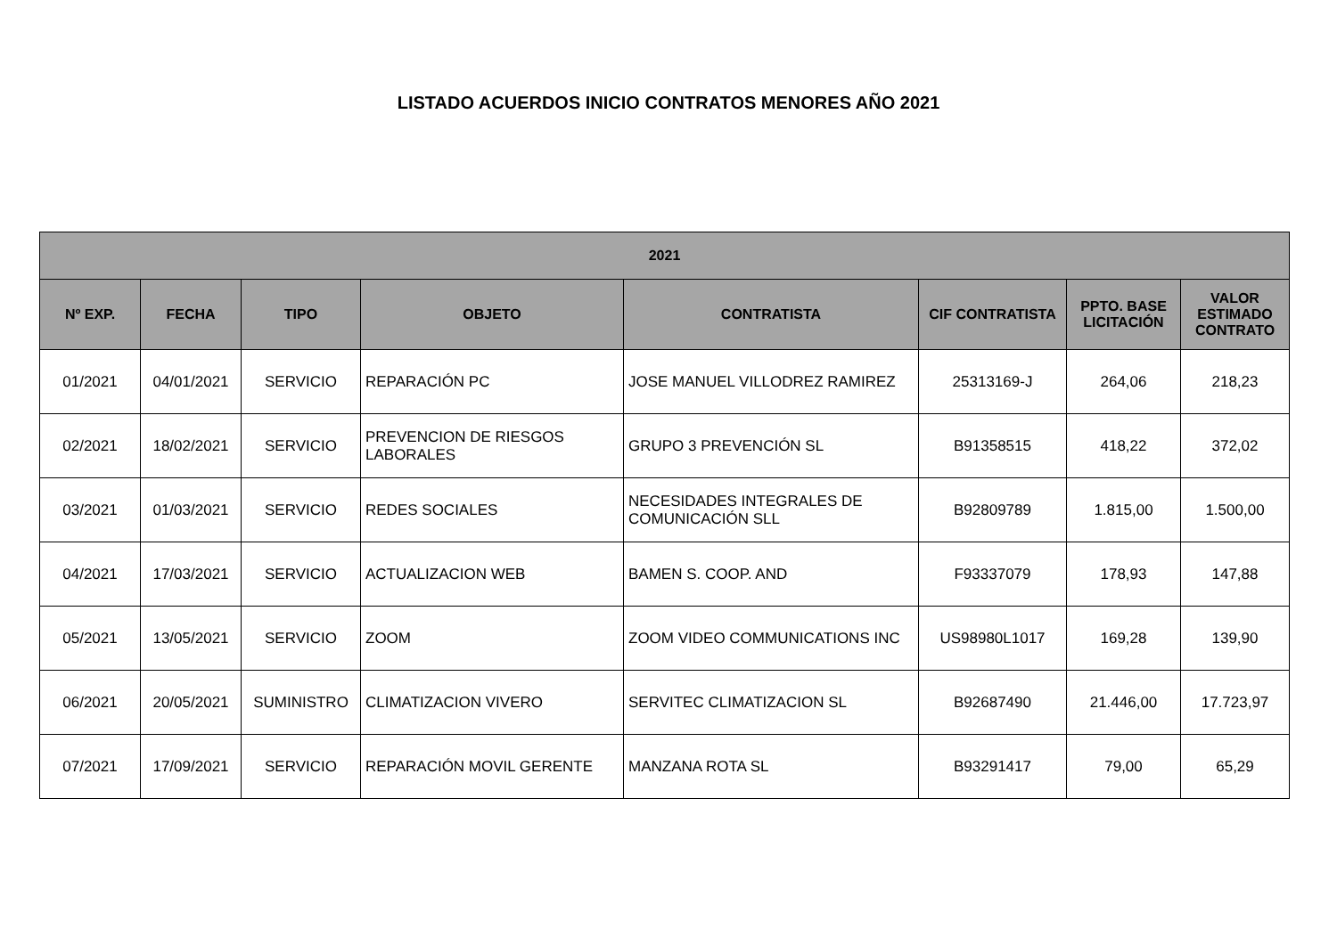LISTADO ACUERDOS INICIO CONTRATOS MENORES AÑO 2021
| 2021 | | | | | | | |
| --- | --- | --- | --- | --- | --- | --- | --- |
| Nº EXP. | FECHA | TIPO | OBJETO | CONTRATISTA | CIF CONTRATISTA | PPTO. BASE LICITACIÓN | VALOR ESTIMADO CONTRATO |
| 01/2021 | 04/01/2021 | SERVICIO | REPARACIÓN PC | JOSE MANUEL VILLODREZ RAMIREZ | 25313169-J | 264,06 | 218,23 |
| 02/2021 | 18/02/2021 | SERVICIO | PREVENCION DE RIESGOS LABORALES | GRUPO 3 PREVENCIÓN SL | B91358515 | 418,22 | 372,02 |
| 03/2021 | 01/03/2021 | SERVICIO | REDES SOCIALES | NECESIDADES INTEGRALES DE COMUNICACIÓN SLL | B92809789 | 1.815,00 | 1.500,00 |
| 04/2021 | 17/03/2021 | SERVICIO | ACTUALIZACION WEB | BAMEN S. COOP. AND | F93337079 | 178,93 | 147,88 |
| 05/2021 | 13/05/2021 | SERVICIO | ZOOM | ZOOM VIDEO COMMUNICATIONS INC | US98980L1017 | 169,28 | 139,90 |
| 06/2021 | 20/05/2021 | SUMINISTRO | CLIMATIZACION VIVERO | SERVITEC CLIMATIZACION SL | B92687490 | 21.446,00 | 17.723,97 |
| 07/2021 | 17/09/2021 | SERVICIO | REPARACIÓN MOVIL GERENTE | MANZANA ROTA SL | B93291417 | 79,00 | 65,29 |